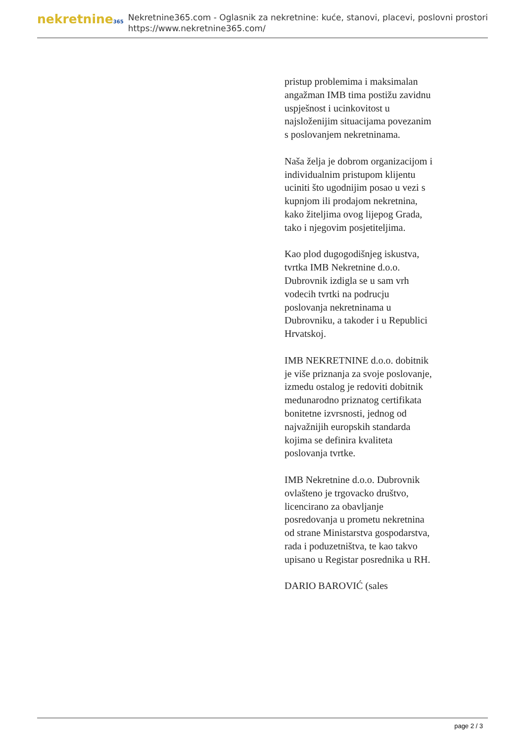nekretnine365
Nekretnine365.com - Oglasnik za nekretnine: kuće, stanovi, placevi, poslovni prostori
https://www.nekretnine365.com/
pristup problemima i maksimalan angažman IMB tima postižu zavidnu uspješnost i ucinkovitost u najsloženijim situacijama povezanim s poslovanjem nekretninama.
Naša želja je dobrom organizacijom i individualnim pristupom klijentu uciniti što ugodnijim posao u vezi s kupnjom ili prodajom nekretnina, kako žiteljima ovog lijepog Grada, tako i njegovim posjetiteljima.
Kao plod dugogodišnjeg iskustva, tvrtka IMB Nekretnine d.o.o. Dubrovnik izdigla se u sam vrh vodecih tvrtki na podrucju poslovanja nekretninama u Dubrovniku, a takoder i u Republici Hrvatskoj.
IMB NEKRETNINE d.o.o. dobitnik je više priznanja za svoje poslovanje, izmedu ostalog je redoviti dobitnik medunarodno priznatog certifikata bonitetne izvrsnosti, jednog od najvažnijih europskih standarda kojima se definira kvaliteta poslovanja tvrtke.
IMB Nekretnine d.o.o. Dubrovnik ovlašteno je trgovacko društvo, licencirano za obavljanje posredovanja u prometu nekretnina od strane Ministarstva gospodarstva, rada i poduzetništva, te kao takvo upisano u Registar posrednika u RH.
DARIO BAROVIĆ (sales
page 2 / 3